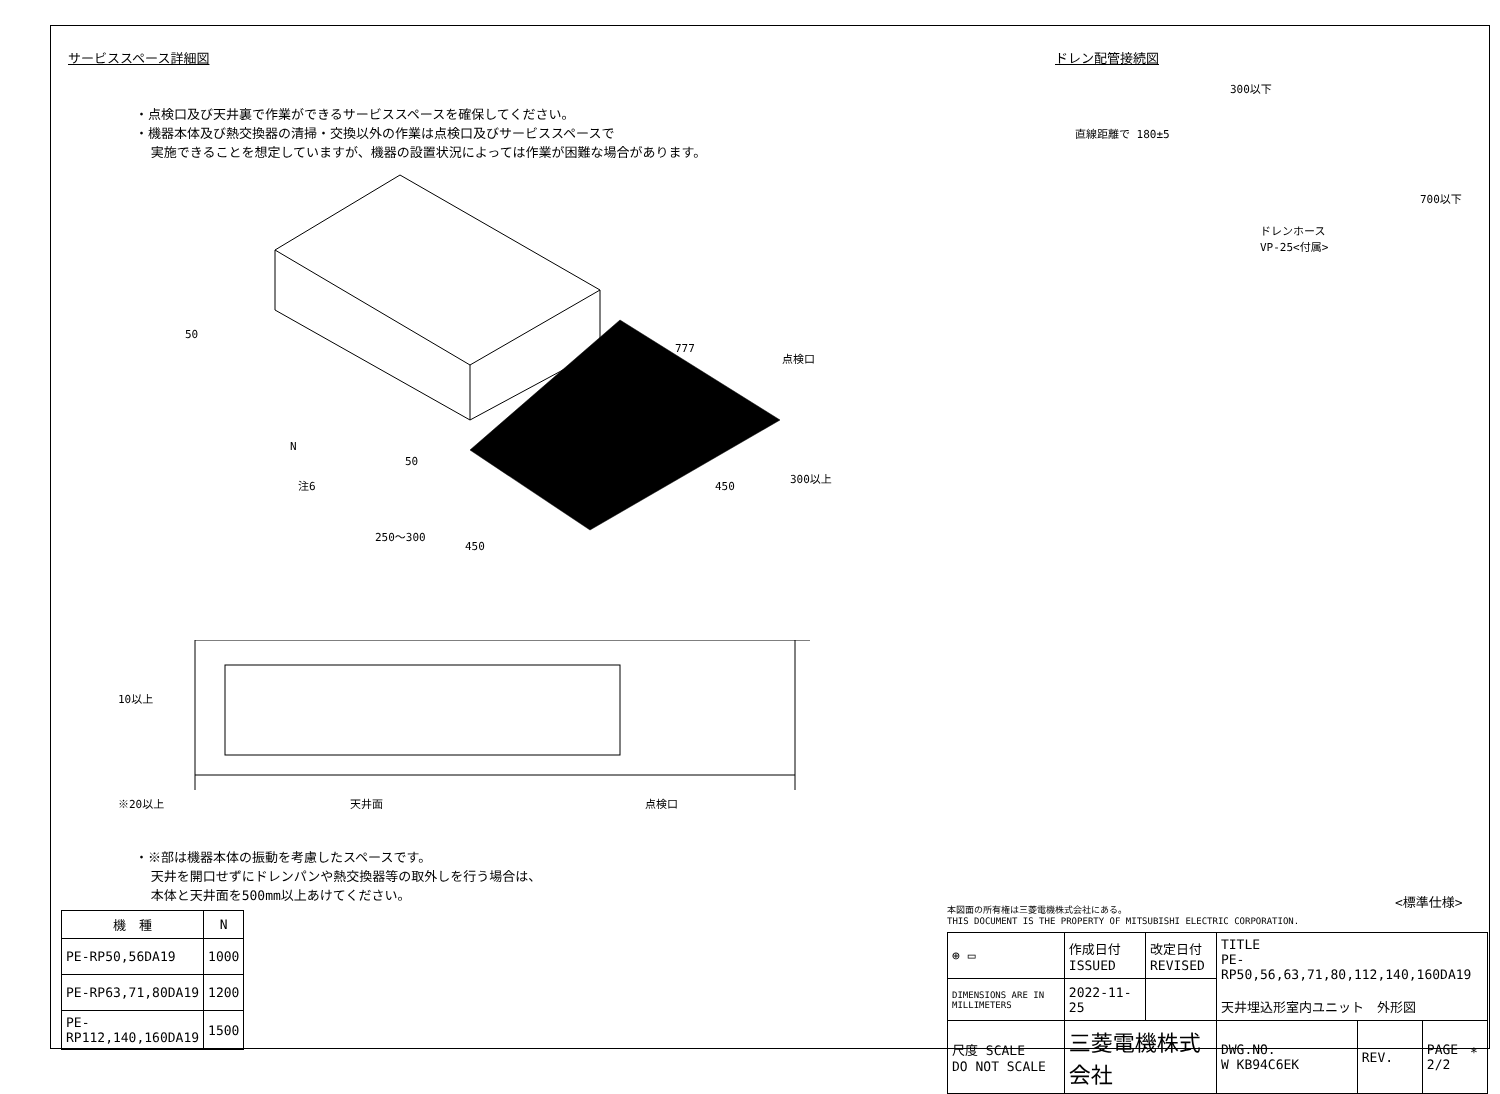サービススペース詳細図
・点検口及び天井裏で作業ができるサービススペースを確保してください。
・機器本体及び熱交換器の清掃・交換以外の作業は点検口及びサービススペースで
実施できることを想定していますが、機器の設置状況によっては作業が困難な場合があります。
ドレン配管接続図
300以下
直線距離で 180±5
ドレンホース
VP-25<付属>
700以下
50
777
点検口
N
50
注6 450
300以上
250～300
450
10以上
※20以上 天井面 点検口
・※部は機器本体の振動を考慮したスペースです。
天井を開口せずにドレンパンや熱交換器等の取外しを行う場合は、
本体と天井面を500mm以上あけてください。
| 機 種 | N |
| --- | --- |
| PE-RP50,56DA19 | 1000 |
| PE-RP63,71,80DA19 | 1200 |
| PE-RP112,140,160DA19 | 1500 |
<標準仕様>
本図面の所有権は三菱電機株式会社にある。
THIS DOCUMENT IS THE PROPERTY OF MITSUBISHI ELECTRIC CORPORATION.
| ⊕ ▭ | 作成日付 ISSUED | 改定日付 REVISED | TITLE PE-RP50,56,63,71,80,112,140,160DA19 天井埋込形室内ユニット 外形図 | | |
| DIMENSIONS ARE IN MILLIMETERS | 2022-11-25 | | | | |
| 尺度 SCALE DO NOT SCALE | 三菱電機株式会社 | | DWG.NO. W KB94C6EK | REV. | PAGE 2/2 |
*